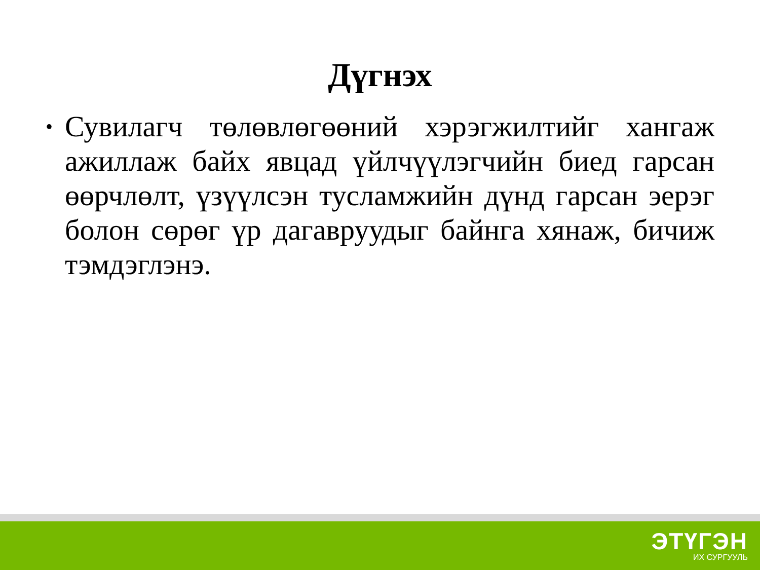Дүгнэх
• Сувилагч төлөвлөгөөний хэрэгжилтийг хангаж ажиллаж байх явцад үйлчүүлэгчийн биед гарсан өөрчлөлт, үзүүлсэн тусламжийн дүнд гарсан эерэг болон сөрөг үр дагавруудыг байнга хянаж, бичиж тэмдэглэнэ.
ЭТҮГЭН
ИХ СУРГУУЛЬ